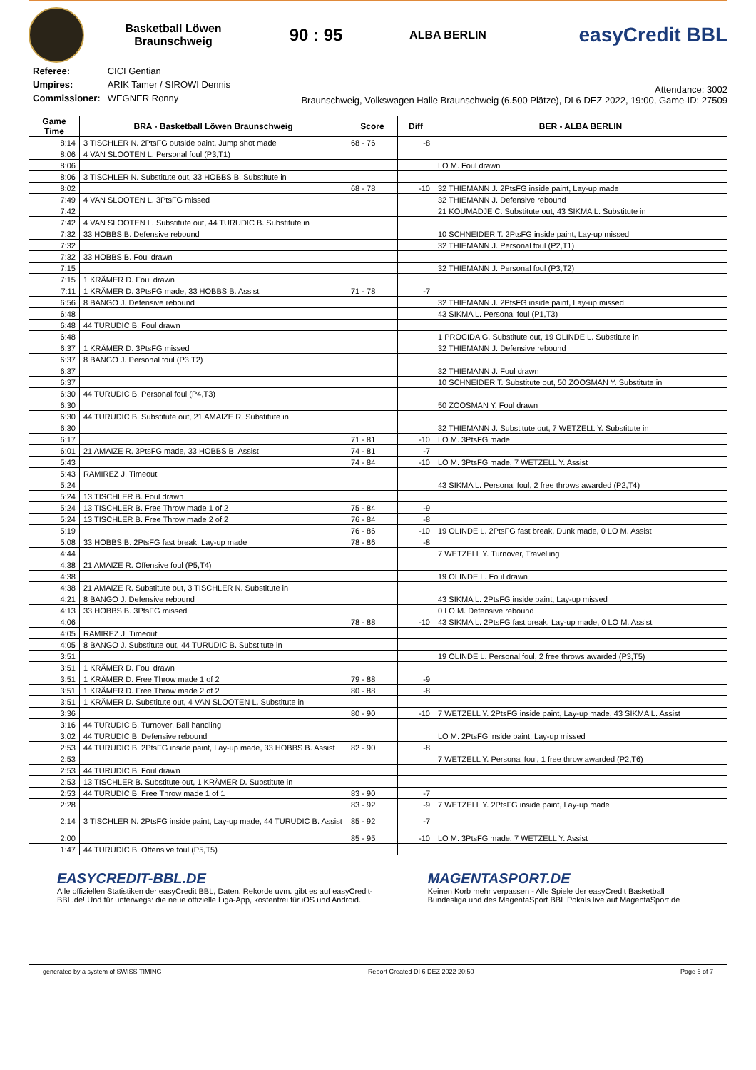Basketball Löwen
Braunschweig
90 : 95
ALBA BERLIN
easyCredit BBL
| Referee: | CICI Gentian |
| Umpires: | ARIK Tamer / SIROWI Dennis |
| Commissioner: | WEGNER Ronny |
Attendance: 3002
Braunschweig, Volkswagen Halle Braunschweig (6.500 Plätze), DI 6 DEZ 2022, 19:00, Game-ID: 27509
| Game Time | BRA - Basketball Löwen Braunschweig | Score | Diff | BER - ALBA BERLIN |
| --- | --- | --- | --- | --- |
| 8:14 | 3 TISCHLER N. 2PtsFG outside paint, Jump shot made | 68 - 76 | -8 | |
| 8:06 | 4 VAN SLOOTEN L. Personal foul (P3,T1) | | | |
| 8:06 | | | | LO M. Foul drawn |
| 8:06 | 3 TISCHLER N. Substitute out, 33 HOBBS B. Substitute in | | | |
| 8:02 | | 68 - 78 | -10 | 32 THIEMANN J. 2PtsFG inside paint, Lay-up made |
| 7:49 | 4 VAN SLOOTEN L. 3PtsFG missed | | | 32 THIEMANN J. Defensive rebound |
| 7:42 | | | | 21 KOUMADJE C. Substitute out, 43 SIKMA L. Substitute in |
| 7:42 | 4 VAN SLOOTEN L. Substitute out, 44 TURUDIC B. Substitute in | | | |
| 7:32 | 33 HOBBS B. Defensive rebound | | | 10 SCHNEIDER T. 2PtsFG inside paint, Lay-up missed |
| 7:32 | | | | 32 THIEMANN J. Personal foul (P2,T1) |
| 7:32 | 33 HOBBS B. Foul drawn | | | |
| 7:15 | | | | 32 THIEMANN J. Personal foul (P3,T2) |
| 7:15 | 1 KRÄMER D. Foul drawn | | | |
| 7:11 | 1 KRÄMER D. 3PtsFG made, 33 HOBBS B. Assist | 71 - 78 | -7 | |
| 6:56 | 8 BANGO J. Defensive rebound | | | 32 THIEMANN J. 2PtsFG inside paint, Lay-up missed |
| 6:48 | | | | 43 SIKMA L. Personal foul (P1,T3) |
| 6:48 | 44 TURUDIC B. Foul drawn | | | |
| 6:48 | | | | 1 PROCIDA G. Substitute out, 19 OLINDE L. Substitute in |
| 6:37 | 1 KRÄMER D. 3PtsFG missed | | | 32 THIEMANN J. Defensive rebound |
| 6:37 | 8 BANGO J. Personal foul (P3,T2) | | | |
| 6:37 | | | | 32 THIEMANN J. Foul drawn |
| 6:37 | | | | 10 SCHNEIDER T. Substitute out, 50 ZOOSMAN Y. Substitute in |
| 6:30 | 44 TURUDIC B. Personal foul (P4,T3) | | | |
| 6:30 | | | | 50 ZOOSMAN Y. Foul drawn |
| 6:30 | 44 TURUDIC B. Substitute out, 21 AMAIZE R. Substitute in | | | |
| 6:30 | | | | 32 THIEMANN J. Substitute out, 7 WETZELL Y. Substitute in |
| 6:17 | | 71 - 81 | -10 | LO M. 3PtsFG made |
| 6:01 | 21 AMAIZE R. 3PtsFG made, 33 HOBBS B. Assist | 74 - 81 | -7 | |
| 5:43 | | 74 - 84 | -10 | LO M. 3PtsFG made, 7 WETZELL Y. Assist |
| 5:43 | RAMIREZ J. Timeout | | | |
| 5:24 | | | | 43 SIKMA L. Personal foul, 2 free throws awarded (P2,T4) |
| 5:24 | 13 TISCHLER B. Foul drawn | | | |
| 5:24 | 13 TISCHLER B. Free Throw made 1 of 2 | 75 - 84 | -9 | |
| 5:24 | 13 TISCHLER B. Free Throw made 2 of 2 | 76 - 84 | -8 | |
| 5:19 | | 76 - 86 | -10 | 19 OLINDE L. 2PtsFG fast break, Dunk made, 0 LO M. Assist |
| 5:08 | 33 HOBBS B. 2PtsFG fast break, Lay-up made | 78 - 86 | -8 | |
| 4:44 | | | | 7 WETZELL Y. Turnover, Travelling |
| 4:38 | 21 AMAIZE R. Offensive foul (P5,T4) | | | |
| 4:38 | | | | 19 OLINDE L. Foul drawn |
| 4:38 | 21 AMAIZE R. Substitute out, 3 TISCHLER N. Substitute in | | | |
| 4:21 | 8 BANGO J. Defensive rebound | | | 43 SIKMA L. 2PtsFG inside paint, Lay-up missed |
| 4:13 | 33 HOBBS B. 3PtsFG missed | | | 0 LO M. Defensive rebound |
| 4:06 | | 78 - 88 | -10 | 43 SIKMA L. 2PtsFG fast break, Lay-up made, 0 LO M. Assist |
| 4:05 | RAMIREZ J. Timeout | | | |
| 4:05 | 8 BANGO J. Substitute out, 44 TURUDIC B. Substitute in | | | |
| 3:51 | | | | 19 OLINDE L. Personal foul, 2 free throws awarded (P3,T5) |
| 3:51 | 1 KRÄMER D. Foul drawn | | | |
| 3:51 | 1 KRÄMER D. Free Throw made 1 of 2 | 79 - 88 | -9 | |
| 3:51 | 1 KRÄMER D. Free Throw made 2 of 2 | 80 - 88 | -8 | |
| 3:51 | 1 KRÄMER D. Substitute out, 4 VAN SLOOTEN L. Substitute in | | | |
| 3:36 | | 80 - 90 | -10 | 7 WETZELL Y. 2PtsFG inside paint, Lay-up made, 43 SIKMA L. Assist |
| 3:16 | 44 TURUDIC B. Turnover, Ball handling | | | |
| 3:02 | 44 TURUDIC B. Defensive rebound | | | LO M. 2PtsFG inside paint, Lay-up missed |
| 2:53 | 44 TURUDIC B. 2PtsFG inside paint, Lay-up made, 33 HOBBS B. Assist | 82 - 90 | -8 | |
| 2:53 | | | | 7 WETZELL Y. Personal foul, 1 free throw awarded (P2,T6) |
| 2:53 | 44 TURUDIC B. Foul drawn | | | |
| 2:53 | 13 TISCHLER B. Substitute out, 1 KRÄMER D. Substitute in | | | |
| 2:53 | 44 TURUDIC B. Free Throw made 1 of 1 | 83 - 90 | -7 | |
| 2:28 | | 83 - 92 | -9 | 7 WETZELL Y. 2PtsFG inside paint, Lay-up made |
| 2:14 | 3 TISCHLER N. 2PtsFG inside paint, Lay-up made, 44 TURUDIC B. Assist | 85 - 92 | -7 | |
| 2:00 | | 85 - 95 | -10 | LO M. 3PtsFG made, 7 WETZELL Y. Assist |
| 1:47 | 44 TURUDIC B. Offensive foul (P5,T5) | | | |
EASYCREDIT-BBL.DE
Alle offiziellen Statistiken der easyCredit BBL, Daten, Rekorde uvm. gibt es auf easyCredit-BBL.de! Und für unterwegs: die neue offizielle Liga-App, kostenfrei für iOS und Android.
MAGENTASPORT.DE
Keinen Korb mehr verpassen - Alle Spiele der easyCredit Basketball Bundesliga und des MagentaSport BBL Pokals live auf MagentaSport.de
generated by a system of SWISS TIMING Report Created DI 6 DEZ 2022 20:50 Page 6 of 7